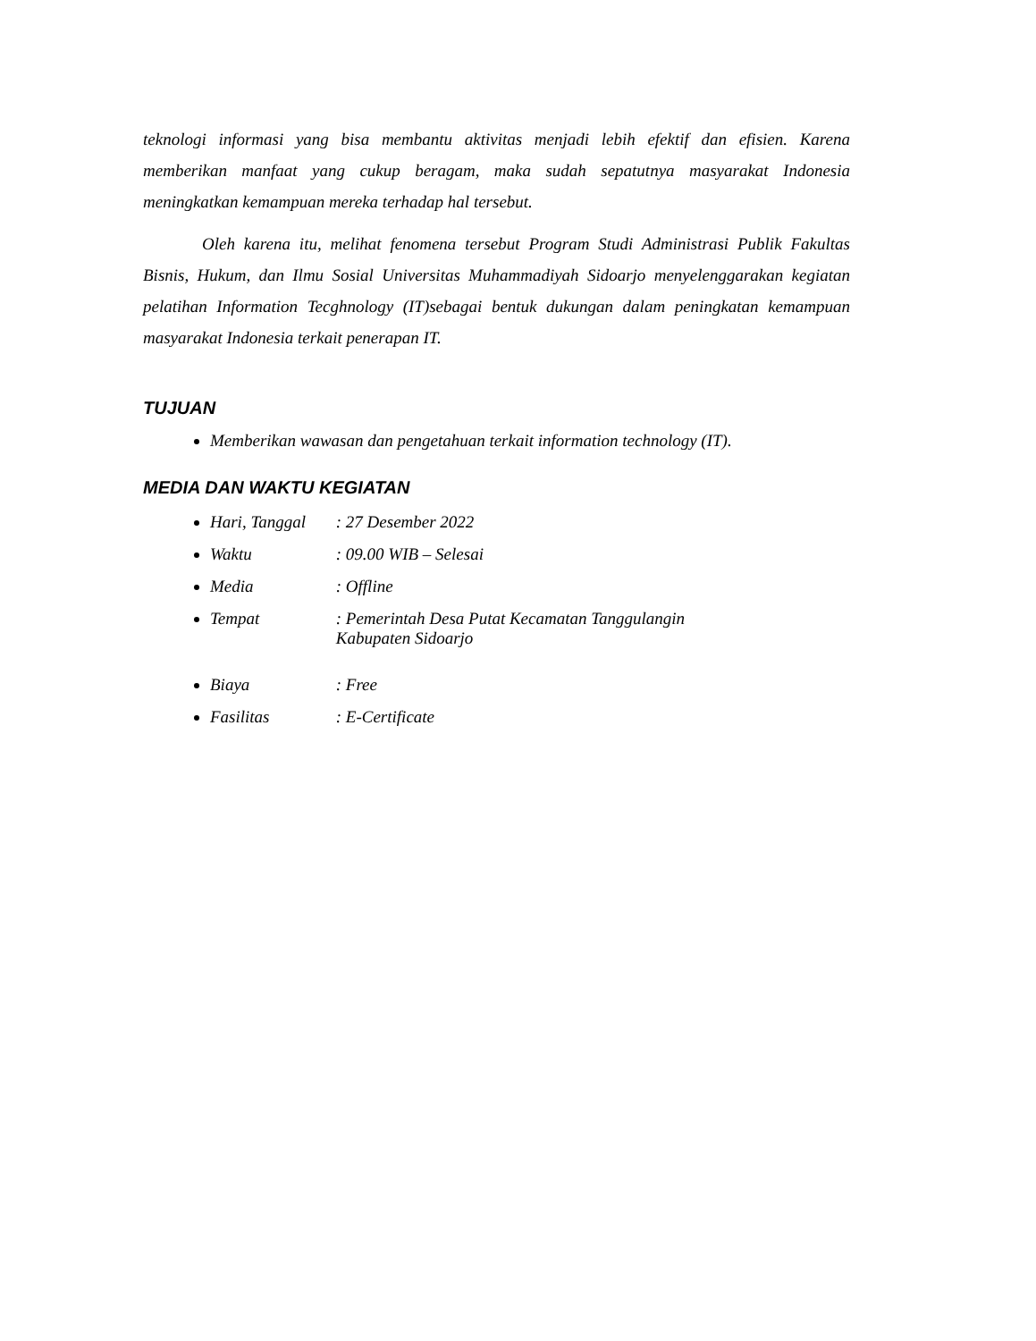teknologi informasi yang bisa membantu aktivitas menjadi lebih efektif dan efisien. Karena memberikan manfaat yang cukup beragam, maka sudah sepatutnya masyarakat Indonesia meningkatkan kemampuan mereka terhadap hal tersebut.
Oleh karena itu, melihat fenomena tersebut Program Studi Administrasi Publik Fakultas Bisnis, Hukum, dan Ilmu Sosial Universitas Muhammadiyah Sidoarjo menyelenggarakan kegiatan pelatihan Information Tecghnology (IT)sebagai bentuk dukungan dalam peningkatan kemampuan masyarakat Indonesia terkait penerapan IT.
TUJUAN
Memberikan wawasan dan pengetahuan terkait information technology (IT).
MEDIA DAN WAKTU KEGIATAN
Hari, Tanggal : 27 Desember 2022
Waktu : 09.00 WIB – Selesai
Media : Offline
Tempat : Pemerintah Desa Putat Kecamatan Tanggulangin
Kabupaten Sidoarjo
Biaya : Free
Fasilitas : E-Certificate